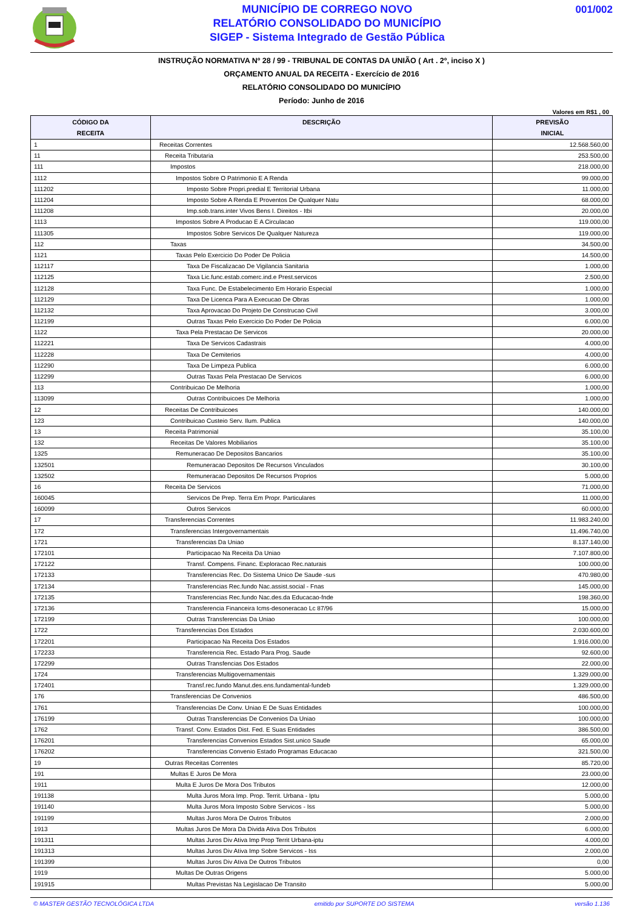MUNICÍPIO DE CORREGO NOVO
RELATÓRIO CONSOLIDADO DO MUNICÍPIO
SIGEP - Sistema Integrado de Gestão Pública
001/002
INSTRUÇÃO NORMATIVA Nº 28 / 99 - TRIBUNAL DE CONTAS DA UNIÃO ( Art . 2º, inciso X )
ORÇAMENTO ANUAL DA RECEITA - Exercício de 2016
RELATÓRIO CONSOLIDADO DO MUNICÍPIO
Período: Junho de 2016
Valores em R$1 , 00
| CÓDIGO DA RECEITA | DESCRIÇÃO | PREVISÃO INICIAL |
| --- | --- | --- |
| 1 | Receitas Correntes | 12.568.560,00 |
| 11 | Receita Tributaria | 253.500,00 |
| 111 | Impostos | 218.000,00 |
| 1112 | Impostos Sobre O Patrimonio E A Renda | 99.000,00 |
| 111202 | Imposto Sobre Propri.predial E Territorial Urbana | 11.000,00 |
| 111204 | Imposto Sobre A Renda E Proventos De Qualquer Natu | 68.000,00 |
| 111208 | Imp.sob.trans.inter Vivos Bens I. Direitos - Itbi | 20.000,00 |
| 1113 | Impostos Sobre A Producao E A Circulacao | 119.000,00 |
| 111305 | Impostos Sobre Servicos De Qualquer Natureza | 119.000,00 |
| 112 | Taxas | 34.500,00 |
| 1121 | Taxas Pelo Exercicio Do Poder De Policia | 14.500,00 |
| 112117 | Taxa De Fiscalizacao De Vigilancia Sanitaria | 1.000,00 |
| 112125 | Taxa Lic.func.estab.comerc.ind.e Prest.servicos | 2.500,00 |
| 112128 | Taxa Func. De Estabelecimento Em Horario Especial | 1.000,00 |
| 112129 | Taxa De Licenca Para A Execucao De Obras | 1.000,00 |
| 112132 | Taxa Aprovacao Do Projeto De Construcao Civil | 3.000,00 |
| 112199 | Outras Taxas Pelo Exercicio Do Poder De Policia | 6.000,00 |
| 1122 | Taxa Pela Prestacao De Servicos | 20.000,00 |
| 112221 | Taxa De Servicos Cadastrais | 4.000,00 |
| 112228 | Taxa De Cemiterios | 4.000,00 |
| 112290 | Taxa De Limpeza Publica | 6.000,00 |
| 112299 | Outras Taxas Pela Prestacao De Servicos | 6.000,00 |
| 113 | Contribuicao De Melhoria | 1.000,00 |
| 113099 | Outras Contribuicoes De Melhoria | 1.000,00 |
| 12 | Receitas De Contribuicoes | 140.000,00 |
| 123 | Contribuicao Custeio Serv. Ilum. Publica | 140.000,00 |
| 13 | Receita Patrimonial | 35.100,00 |
| 132 | Receitas De Valores Mobiliarios | 35.100,00 |
| 1325 | Remuneracao De Depositos Bancarios | 35.100,00 |
| 132501 | Remuneracao Depositos De Recursos Vinculados | 30.100,00 |
| 132502 | Remuneracao Depositos De Recursos Proprios | 5.000,00 |
| 16 | Receita De Servicos | 71.000,00 |
| 160045 | Servicos De Prep. Terra Em Propr. Particulares | 11.000,00 |
| 160099 | Outros Servicos | 60.000,00 |
| 17 | Transferencias Correntes | 11.983.240,00 |
| 172 | Transferencias Intergovernamentais | 11.496.740,00 |
| 1721 | Transferencias Da Uniao | 8.137.140,00 |
| 172101 | Participacao Na Receita Da Uniao | 7.107.800,00 |
| 172122 | Transf. Compens. Financ. Exploracao Rec.naturais | 100.000,00 |
| 172133 | Transferencias Rec. Do Sistema Unico De Saude -sus | 470.980,00 |
| 172134 | Transferencias Rec.fundo Nac.assist.social - Fnas | 145.000,00 |
| 172135 | Transferencias Rec.fundo Nac.des.da Educacao-fnde | 198.360,00 |
| 172136 | Transferencia Financeira Icms-desoneracao Lc 87/96 | 15.000,00 |
| 172199 | Outras Transferencias Da Uniao | 100.000,00 |
| 1722 | Transferencias Dos Estados | 2.030.600,00 |
| 172201 | Participacao Na Receita Dos Estados | 1.916.000,00 |
| 172233 | Transferencia Rec. Estado Para Prog. Saude | 92.600,00 |
| 172299 | Outras Transfencias Dos Estados | 22.000,00 |
| 1724 | Transferencias Multigovernamentais | 1.329.000,00 |
| 172401 | Transf.rec.fundo Manut.des.ens.fundamental-fundeb | 1.329.000,00 |
| 176 | Transferencias De Convenios | 486.500,00 |
| 1761 | Transferencias De Conv. Uniao E De Suas Entidades | 100.000,00 |
| 176199 | Outras Transferencias De Convenios Da Uniao | 100.000,00 |
| 1762 | Transf. Conv. Estados Dist. Fed. E Suas Entidades | 386.500,00 |
| 176201 | Transferencias Convenios Estados Sist.unico Saude | 65.000,00 |
| 176202 | Transferencias Convenio Estado Programas Educacao | 321.500,00 |
| 19 | Outras Receitas Correntes | 85.720,00 |
| 191 | Multas E Juros De Mora | 23.000,00 |
| 1911 | Multa E Juros De Mora Dos Tributos | 12.000,00 |
| 191138 | Multa Juros Mora Imp. Prop. Territ. Urbana - Iptu | 5.000,00 |
| 191140 | Multa Juros Mora Imposto Sobre Servicos - Iss | 5.000,00 |
| 191199 | Multas Juros Mora De Outros Tributos | 2.000,00 |
| 1913 | Multas Juros De Mora Da Divida Ativa Dos Tributos | 6.000,00 |
| 191311 | Multas Juros Div Ativa Imp Prop Territ Urbana-iptu | 4.000,00 |
| 191313 | Multas Juros Div Ativa Imp Sobre Servicos - Iss | 2.000,00 |
| 191399 | Multas Juros Div Ativa De Outros Tributos | 0,00 |
| 1919 | Multas De Outras Origens | 5.000,00 |
| 191915 | Multas Previstas Na Legislacao De Transito | 5.000,00 |
© MASTER GESTÃO TECNOLÓGICA LTDA emitido por SUPORTE DO SISTEMA versão 1.136